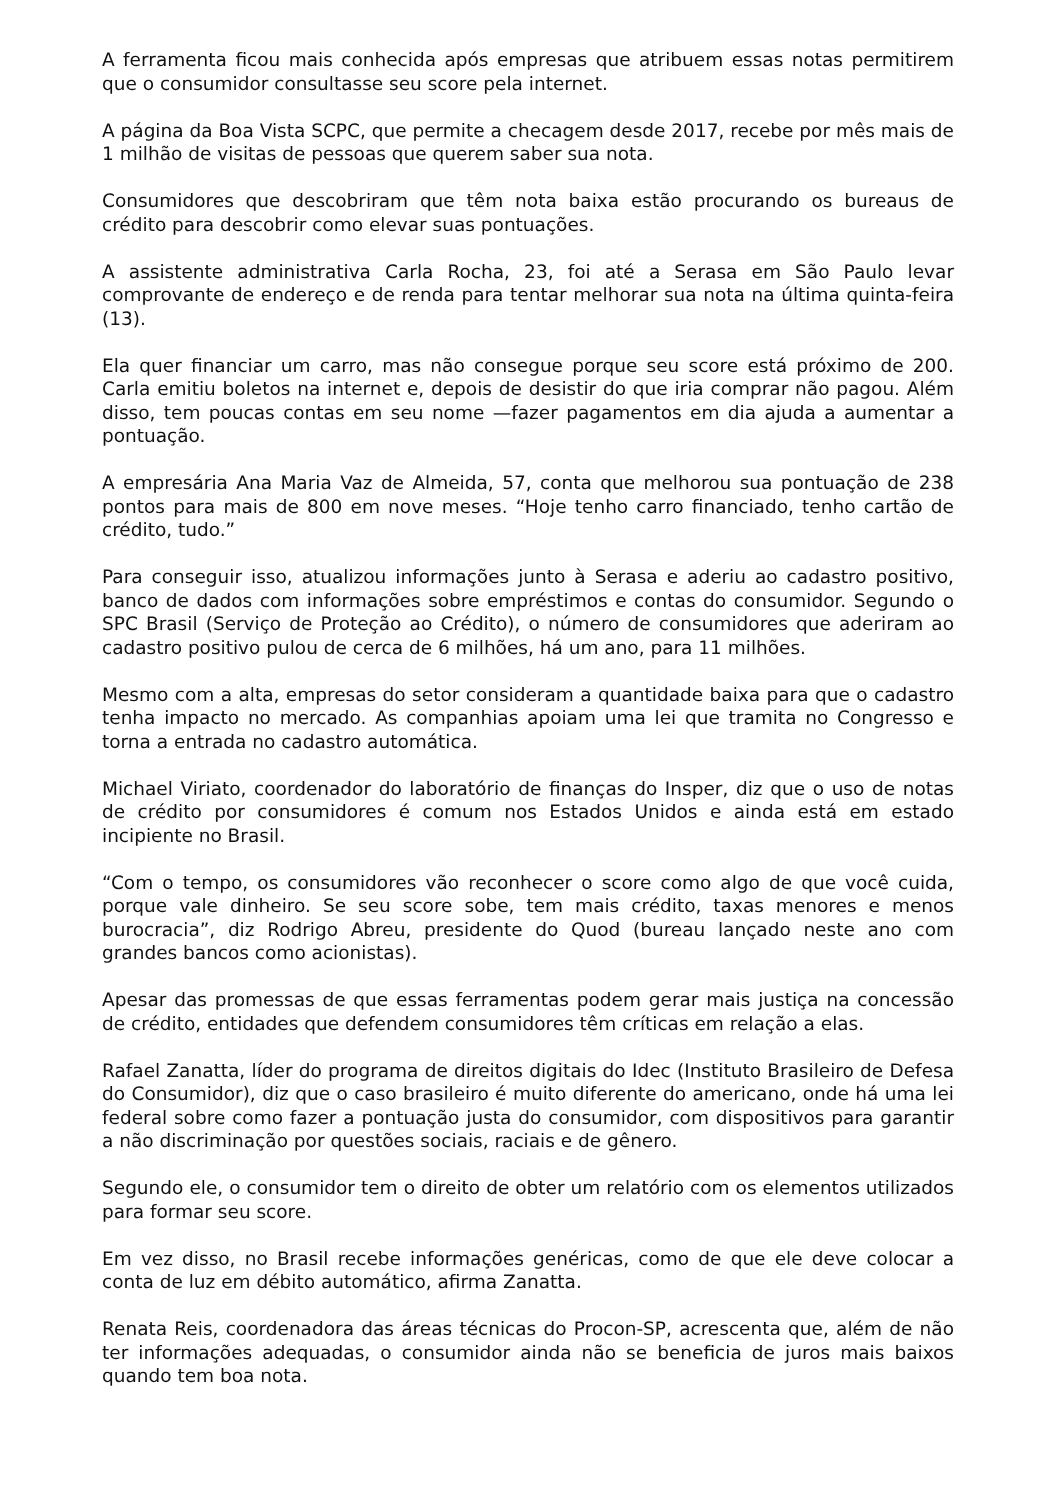A ferramenta ficou mais conhecida após empresas que atribuem essas notas permitirem que o consumidor consultasse seu score pela internet.
A página da Boa Vista SCPC, que permite a checagem desde 2017, recebe por mês mais de 1 milhão de visitas de pessoas que querem saber sua nota.
Consumidores que descobriram que têm nota baixa estão procurando os bureaus de crédito para descobrir como elevar suas pontuações.
A assistente administrativa Carla Rocha, 23, foi até a Serasa em São Paulo levar comprovante de endereço e de renda para tentar melhorar sua nota na última quinta-feira (13).
Ela quer financiar um carro, mas não consegue porque seu score está próximo de 200. Carla emitiu boletos na internet e, depois de desistir do que iria comprar não pagou. Além disso, tem poucas contas em seu nome —fazer pagamentos em dia ajuda a aumentar a pontuação.
A empresária Ana Maria Vaz de Almeida, 57, conta que melhorou sua pontuação de 238 pontos para mais de 800 em nove meses. “Hoje tenho carro financiado, tenho cartão de crédito, tudo.”
Para conseguir isso, atualizou informações junto à Serasa e aderiu ao cadastro positivo, banco de dados com informações sobre empréstimos e contas do consumidor. Segundo o SPC Brasil (Serviço de Proteção ao Crédito), o número de consumidores que aderiram ao cadastro positivo pulou de cerca de 6 milhões, há um ano, para 11 milhões.
Mesmo com a alta, empresas do setor consideram a quantidade baixa para que o cadastro tenha impacto no mercado. As companhias apoiam uma lei que tramita no Congresso e torna a entrada no cadastro automática.
Michael Viriato, coordenador do laboratório de finanças do Insper, diz que o uso de notas de crédito por consumidores é comum nos Estados Unidos e ainda está em estado incipiente no Brasil.
“Com o tempo, os consumidores vão reconhecer o score como algo de que você cuida, porque vale dinheiro. Se seu score sobe, tem mais crédito, taxas menores e menos burocracia”, diz Rodrigo Abreu, presidente do Quod (bureau lançado neste ano com grandes bancos como acionistas).
Apesar das promessas de que essas ferramentas podem gerar mais justiça na concessão de crédito, entidades que defendem consumidores têm críticas em relação a elas.
Rafael Zanatta, líder do programa de direitos digitais do Idec (Instituto Brasileiro de Defesa do Consumidor), diz que o caso brasileiro é muito diferente do americano, onde há uma lei federal sobre como fazer a pontuação justa do consumidor, com dispositivos para garantir a não discriminação por questões sociais, raciais e de gênero.
Segundo ele, o consumidor tem o direito de obter um relatório com os elementos utilizados para formar seu score.
Em vez disso, no Brasil recebe informações genéricas, como de que ele deve colocar a conta de luz em débito automático, afirma Zanatta.
Renata Reis, coordenadora das áreas técnicas do Procon-SP, acrescenta que, além de não ter informações adequadas, o consumidor ainda não se beneficia de juros mais baixos quando tem boa nota.